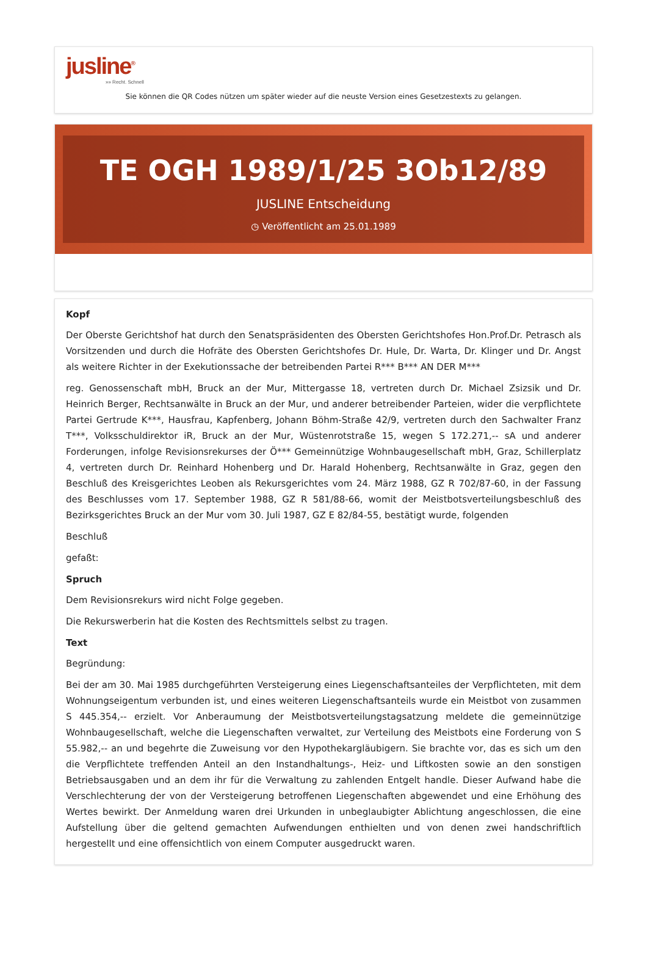jusline<sup>®</sup>
»» Recht. Schnell
Sie können die QR Codes nützen um später wieder auf die neuste Version eines Gesetzestexts zu gelangen.
TE OGH 1989/1/25 3Ob12/89
JUSLINE Entscheidung
◷ Veröffentlicht am 25.01.1989
Kopf
Der Oberste Gerichtshof hat durch den Senatspräsidenten des Obersten Gerichtshofes Hon.Prof.Dr. Petrasch als Vorsitzenden und durch die Hofräte des Obersten Gerichtshofes Dr. Hule, Dr. Warta, Dr. Klinger und Dr. Angst als weitere Richter in der Exekutionssache der betreibenden Partei R*** B*** AN DER M***
reg. Genossenschaft mbH, Bruck an der Mur, Mittergasse 18, vertreten durch Dr. Michael Zsizsik und Dr. Heinrich Berger, Rechtsanwälte in Bruck an der Mur, und anderer betreibender Parteien, wider die verpflichtete Partei Gertrude K***, Hausfrau, Kapfenberg, Johann Böhm-Straße 42/9, vertreten durch den Sachwalter Franz T***, Volksschuldirektor iR, Bruck an der Mur, Wüstenrotstraße 15, wegen S 172.271,-- sA und anderer Forderungen, infolge Revisionsrekurses der Ö*** Gemeinnützige Wohnbaugesellschaft mbH, Graz, Schillerplatz 4, vertreten durch Dr. Reinhard Hohenberg und Dr. Harald Hohenberg, Rechtsanwälte in Graz, gegen den Beschluß des Kreisgerichtes Leoben als Rekursgerichtes vom 24. März 1988, GZ R 702/87-60, in der Fassung des Beschlusses vom 17. September 1988, GZ R 581/88-66, womit der Meistbotsverteilungsbeschluß des Bezirksgerichtes Bruck an der Mur vom 30. Juli 1987, GZ E 82/84-55, bestätigt wurde, folgenden
Beschluß
gefaßt:
Spruch
Dem Revisionsrekurs wird nicht Folge gegeben.
Die Rekurswerberin hat die Kosten des Rechtsmittels selbst zu tragen.
Text
Begründung:
Bei der am 30. Mai 1985 durchgeführten Versteigerung eines Liegenschaftsanteiles der Verpflichteten, mit dem Wohnungseigentum verbunden ist, und eines weiteren Liegenschaftsanteils wurde ein Meistbot von zusammen S 445.354,-- erzielt. Vor Anberaumung der Meistbotsverteilungstagsatzung meldete die gemeinnützige Wohnbaugesellschaft, welche die Liegenschaften verwaltet, zur Verteilung des Meistbots eine Forderung von S 55.982,-- an und begehrte die Zuweisung vor den Hypothekargläubigern. Sie brachte vor, das es sich um den die Verpflichtete treffenden Anteil an den Instandhaltungs-, Heiz- und Liftkosten sowie an den sonstigen Betriebsausgaben und an dem ihr für die Verwaltung zu zahlenden Entgelt handle. Dieser Aufwand habe die Verschlechterung der von der Versteigerung betroffenen Liegenschaften abgewendet und eine Erhöhung des Wertes bewirkt. Der Anmeldung waren drei Urkunden in unbeglaubigter Ablichtung angeschlossen, die eine Aufstellung über die geltend gemachten Aufwendungen enthielten und von denen zwei handschriftlich hergestellt und eine offensichtlich von einem Computer ausgedruckt waren.